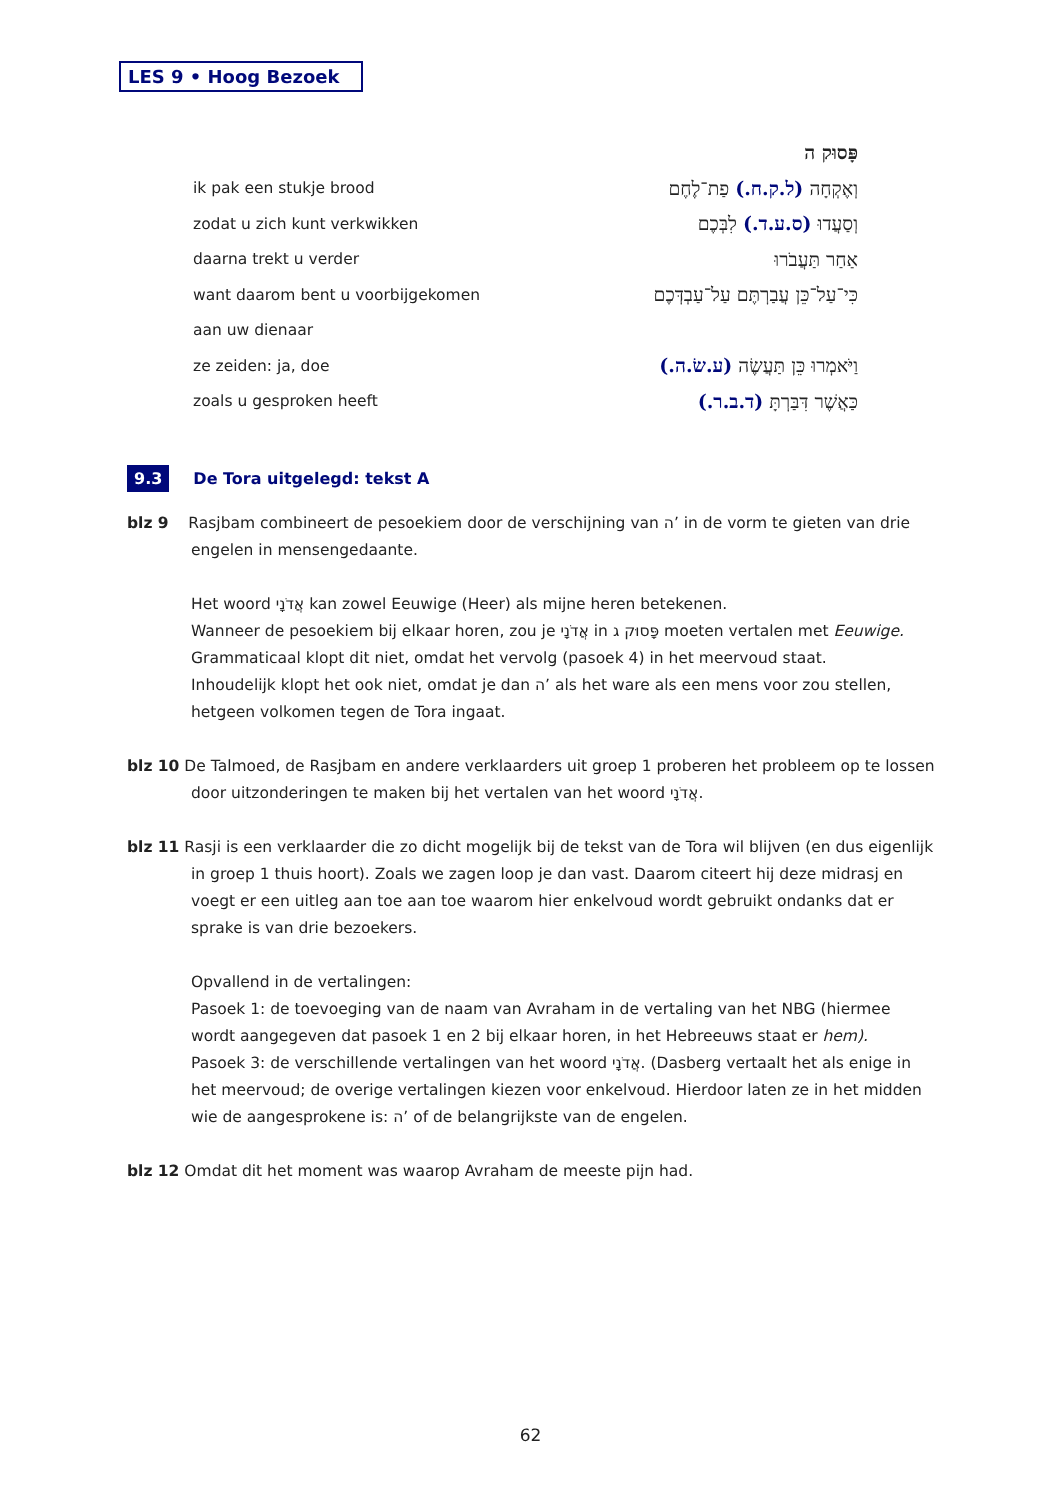LES 9 • Hoog Bezoek
פָּסוּק ה
ik pak een stukje brood וְאֶקְחָה (ל.ק.ח.) פַת־לֶחֶם
zodat u zich kunt verkwikken וְסַעֲדוּ (ס.ע.ד.) לִבְּכֶם
daarna trekt u verder אַחַר תַּעֲבֹרוּ
want daarom bent u voorbijgekomen כִּי־עַל־כֵּן עֲבַרְתֶּם עַל־עַבְדְּכֶם
aan uw dienaar
ze zeiden: ja, doe וַיֹּאמְרוּ כֵּן תַּעֲשֶׂה (ע.שׂ.ה.)
zoals u gesproken heeft כַּאֲשֶׁר דִּבַּרְתָּ (ד.ב.ר.)
9.3 De Tora uitgelegd: tekst A
blz 9 Rasjbam combineert de pesoekiem door de verschijning van ה’ in de vorm te gieten van drie engelen in mensengedaante.
Het woord אֲדֹנָי kan zowel Eeuwige (Heer) als mijne heren betekenen.
Wanneer de pesoekiem bij elkaar horen, zou je אֲדֹנָי in פָּסוּק ג moeten vertalen met Eeuwige.
Grammaticaal klopt dit niet, omdat het vervolg (pasoek 4) in het meervoud staat.
Inhoudelijk klopt het ook niet, omdat je dan ה’ als het ware als een mens voor zou stellen, hetgeen volkomen tegen de Tora ingaat.
blz 10 De Talmoed, de Rasjbam en andere verklaarders uit groep 1 proberen het probleem op te lossen door uitzonderingen te maken bij het vertalen van het woord אֲדֹנָי.
blz 11 Rasji is een verklaarder die zo dicht mogelijk bij de tekst van de Tora wil blijven (en dus eigenlijk in groep 1 thuis hoort). Zoals we zagen loop je dan vast. Daarom citeert hij deze midrasj en voegt er een uitleg aan toe aan toe waarom hier enkelvoud wordt gebruikt ondanks dat er sprake is van drie bezoekers.
Opvallend in de vertalingen:
Pasoek 1: de toevoeging van de naam van Avraham in de vertaling van het NBG (hiermee wordt aangegeven dat pasoek 1 en 2 bij elkaar horen, in het Hebreeuws staat er hem).
Pasoek 3: de verschillende vertalingen van het woord אֲדֹנָי. (Dasberg vertaalt het als enige in het meervoud; de overige vertalingen kiezen voor enkelvoud. Hierdoor laten ze in het midden wie de aangesprokene is: ה’ of de belangrijkste van de engelen.
blz 12 Omdat dit het moment was waarop Avraham de meeste pijn had.
62